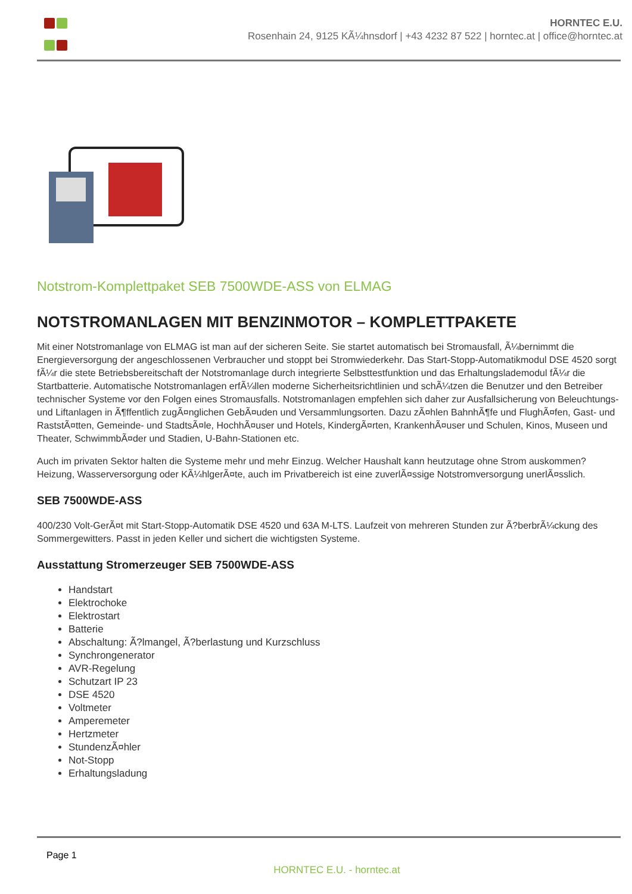HORNTEC E.U.
Rosenhain 24, 9125 KÃ¼hnsdorf | +43 4232 87 522 | horntec.at | office@horntec.at
Notstrom-Komplettpaket SEB 7500WDE-ASS von ELMAG
NOTSTROMANLAGEN MIT BENZINMOTOR – KOMPLETTPAKETE
Mit einer Notstromanlage von ELMAG ist man auf der sicheren Seite. Sie startet automatisch bei Stromausfall, Ã¼bernimmt die Energieversorgung der angeschlossenen Verbraucher und stoppt bei Stromwiederkehr. Das Start-Stopp-Automatikmodul DSE 4520 sorgt fÃ¼r die stete Betriebsbereitschaft der Notstromanlage durch integrierte Selbsttestfunktion und das Erhaltungslademodul fÃ¼r die Startbatterie. Automatische Notstromanlagen erfÃ¼llen moderne Sicherheitsrichtlinien und schÃ¼tzen die Benutzer und den Betreiber technischer Systeme vor den Folgen eines Stromausfalls. Notstromanlagen empfehlen sich daher zur Ausfallsicherung von Beleuchtungs- und Liftanlagen in Ã¶ffentlich zugÃ¤nglichen GebÃ¤uden und Versammlungsorten. Dazu zÃ¤hlen BahnhÃ¶fe und FlughÃ¤fen, Gast- und RaststÃ¤tten, Gemeinde- und StadtsÃ¤le, HochhÃ¤user und Hotels, KindergÃ¤rten, KrankenhÃ¤user und Schulen, Kinos, Museen und Theater, SchwimmbÃ¤der und Stadien, U-Bahn-Stationen etc.
Auch im privaten Sektor halten die Systeme mehr und mehr Einzug. Welcher Haushalt kann heutzutage ohne Strom auskommen? Heizung, Wasserversorgung oder KÃ¼hlgerÃ¤te, auch im Privatbereich ist eine zuverlÃ¤ssige Notstromversorgung unerlÃ¤sslich.
SEB 7500WDE-ASS
400/230 Volt-GerÃ¤t mit Start-Stopp-Automatik DSE 4520 und 63A M-LTS. Laufzeit von mehreren Stunden zur Ã?berbrÃ¼ckung des Sommergewitters. Passt in jeden Keller und sichert die wichtigsten Systeme.
Ausstattung Stromerzeuger SEB 7500WDE-ASS
Handstart
Elektrochoke
Elektrostart
Batterie
Abschaltung: Ã?lmangel, Ã?berlastung und Kurzschluss
Synchrongenerator
AVR-Regelung
Schutzart IP 23
DSE 4520
Voltmeter
Amperemeter
Hertzmeter
StundenzÃ¤hler
Not-Stopp
Erhaltungsladung
Page 1
HORNTEC E.U. - horntec.at